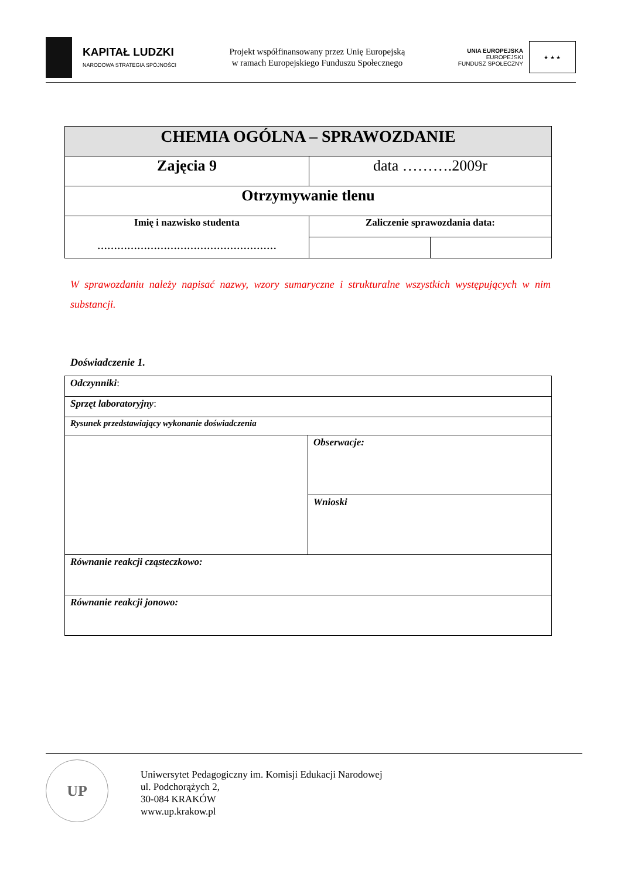KAPITAŁ LUDZKI
NARODOWA STRATEGIA SPÓJNOŚCI
Projekt współfinansowany przez Unię Europejską
w ramach Europejskiego Funduszu Społecznego
UNIA EUROPEJSKA
EUROPEJSKI
FUNDUSZ SPOŁECZNY
★ ★ ★
| CHEMIA OGÓLNA – SPRAWOZDANIE | | |
| Zajęcia 9 | data ……….2009r | |
| Otrzymywanie tlenu | | |
| Imię i nazwisko studenta ……………………………………………… | Zaliczenie sprawozdania data: | |
W sprawozdaniu należy napisać nazwy, wzory sumaryczne i strukturalne wszystkich występujących w nim substancji.
Doświadczenie 1.
| Odczynniki : | |
| Sprzęt laboratoryjny : | |
| Rysunek przedstawiający wykonanie doświadczenia | |
| | Obserwacje: |
| | Wnioski |
| Równanie reakcji cząsteczkowo: | |
| Równanie reakcji jonowo: | |
UP
Uniwersytet Pedagogiczny im. Komisji Edukacji Narodowej
ul. Podchorążych 2,
30-084 KRAKÓW
www.up.krakow.pl